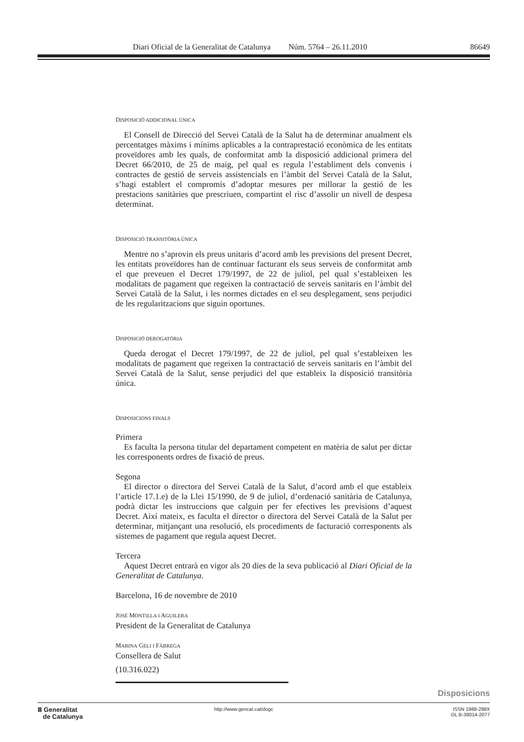Diari Oficial de la Generalitat de Catalunya Núm. 5764 – 26.11.2010 86649
DISPOSICIÓ ADDICIONAL ÚNICA
El Consell de Direcció del Servei Català de la Salut ha de determinar anualment els percentatges màxims i mínims aplicables a la contraprestació econòmica de les entitats proveïdores amb les quals, de conformitat amb la disposició addicional primera del Decret 66/2010, de 25 de maig, pel qual es regula l’establiment dels convenis i contractes de gestió de serveis assistencials en l’àmbit del Servei Català de la Salut, s’hagi establert el compromís d’adoptar mesures per millorar la gestió de les prestacions sanitàries que prescriuen, compartint el risc d’assolir un nivell de despesa determinat.
DISPOSICIÓ TRANSITÒRIA ÚNICA
Mentre no s’aprovin els preus unitaris d’acord amb les previsions del present Decret, les entitats proveïdores han de continuar facturant els seus serveis de conformitat amb el que preveuen el Decret 179/1997, de 22 de juliol, pel qual s’estableixen les modalitats de pagament que regeixen la contractació de serveis sanitaris en l’àmbit del Servei Català de la Salut, i les normes dictades en el seu desplegament, sens perjudici de les regularitzacions que siguin oportunes.
DISPOSICIÓ DEROGATÒRIA
Queda derogat el Decret 179/1997, de 22 de juliol, pel qual s’estableixen les modalitats de pagament que regeixen la contractació de serveis sanitaris en l’àmbit del Servei Català de la Salut, sense perjudici del que estableix la disposició transitòria única.
DISPOSICIONS FINALS
Primera
Es faculta la persona titular del departament competent en matèria de salut per dictar les corresponents ordres de fixació de preus.
Segona
El director o directora del Servei Català de la Salut, d’acord amb el que estableix l’article 17.1.e) de la Llei 15/1990, de 9 de juliol, d’ordenació sanitària de Catalunya, podrà dictar les instruccions que calguin per fer efectives les previsions d’aquest Decret. Així mateix, es faculta el director o directora del Servei Català de la Salut per determinar, mitjançant una resolució, els procediments de facturació corresponents als sistemes de pagament que regula aquest Decret.
Tercera
Aquest Decret entrarà en vigor als 20 dies de la seva publicació al Diari Oficial de la Generalitat de Catalunya.
Barcelona, 16 de novembre de 2010
JOSÉ MONTILLA I AGUILERA
President de la Generalitat de Catalunya
MARINA GELI I FÀBREGA
Consellera de Salut
(10.316.022)
Disposicions
Ⅲ Generalitat
de Catalunya
http://www.gencat.cat/dogc ISSN 1988-298X
DL B-38014-2077